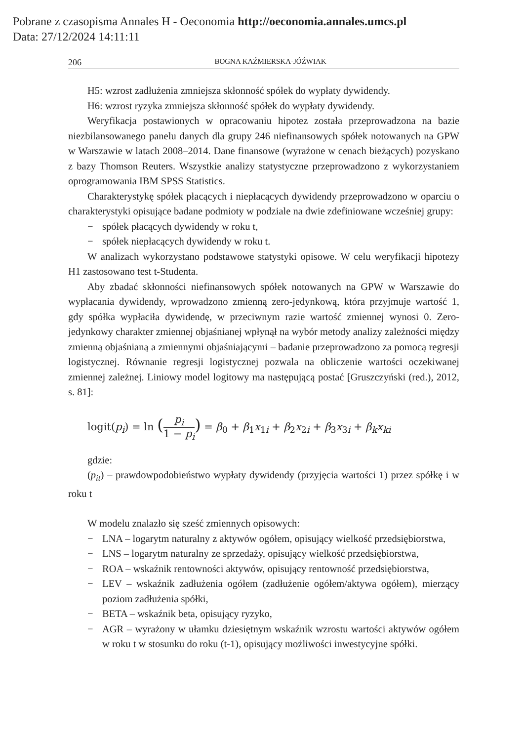Pobrane z czasopisma Annales H - Oeconomia http://oeconomia.annales.umcs.pl
Data: 27/12/2024 14:11:11
206 BOGNA KAŹMIERSKA-JÓŹWIAK
H5: wzrost zadłużenia zmniejsza skłonność spółek do wypłaty dywidendy.
H6: wzrost ryzyka zmniejsza skłonność spółek do wypłaty dywidendy.
Weryfikacja postawionych w opracowaniu hipotez została przeprowadzona na bazie niezbilansowanego panelu danych dla grupy 246 niefinansowych spółek notowanych na GPW w Warszawie w latach 2008–2014. Dane finansowe (wyrażone w cenach bieżących) pozyskano z bazy Thomson Reuters. Wszystkie analizy statystyczne przeprowadzono z wykorzystaniem oprogramowania IBM SPSS Statistics.
Charakterystykę spółek płacących i niepłacących dywidendy przeprowadzono w oparciu o charakterystyki opisujące badane podmioty w podziale na dwie zdefiniowane wcześniej grupy:
− spółek płacących dywidendy w roku t,
− spółek niepłacących dywidendy w roku t.
W analizach wykorzystano podstawowe statystyki opisowe. W celu weryfikacji hipotezy H1 zastosowano test t-Studenta.
Aby zbadać skłonności niefinansowych spółek notowanych na GPW w Warszawie do wypłacania dywidendy, wprowadzono zmienną zero-jedynkową, która przyjmuje wartość 1, gdy spółka wypłaciła dywidendę, w przeciwnym razie wartość zmiennej wynosi 0. Zero-jedynkowy charakter zmiennej objaśnianej wpłynął na wybór metody analizy zależności między zmienną objaśnianą a zmiennymi objaśniającymi – badanie przeprowadzono za pomocą regresji logistycznej. Równanie regresji logistycznej pozwala na obliczenie wartości oczekiwanej zmiennej zależnej. Liniowy model logitowy ma następującą postać [Gruszczyński (red.), 2012, s. 81]:
logit(p<sub>i</sub>) = ln (p<sub>i</sub> 1 − p<sub>i</sub>) = β<sub>0</sub> + β<sub>1</sub>x<sub>1i</sub> + β<sub>2</sub>x<sub>2i</sub> + β<sub>3</sub>x<sub>3i</sub> + β<sub>k</sub>x<sub>ki</sub>
gdzie:
(p<sub>it</sub>) – prawdowpodobieństwo wypłaty dywidendy (przyjęcia wartości 1) przez spółkę i w roku t
W modelu znalazło się sześć zmiennych opisowych:
− LNA – logarytm naturalny z aktywów ogółem, opisujący wielkość przedsiębiorstwa,
− LNS – logarytm naturalny ze sprzedaży, opisujący wielkość przedsiębiorstwa,
− ROA – wskaźnik rentowności aktywów, opisujący rentowność przedsiębiorstwa,
− LEV – wskaźnik zadłużenia ogółem (zadłużenie ogółem/aktywa ogółem), mierzący poziom zadłużenia spółki,
− BETA – wskaźnik beta, opisujący ryzyko,
− AGR – wyrażony w ułamku dziesiętnym wskaźnik wzrostu wartości aktywów ogółem w roku t w stosunku do roku (t-1), opisujący możliwości inwestycyjne spółki.